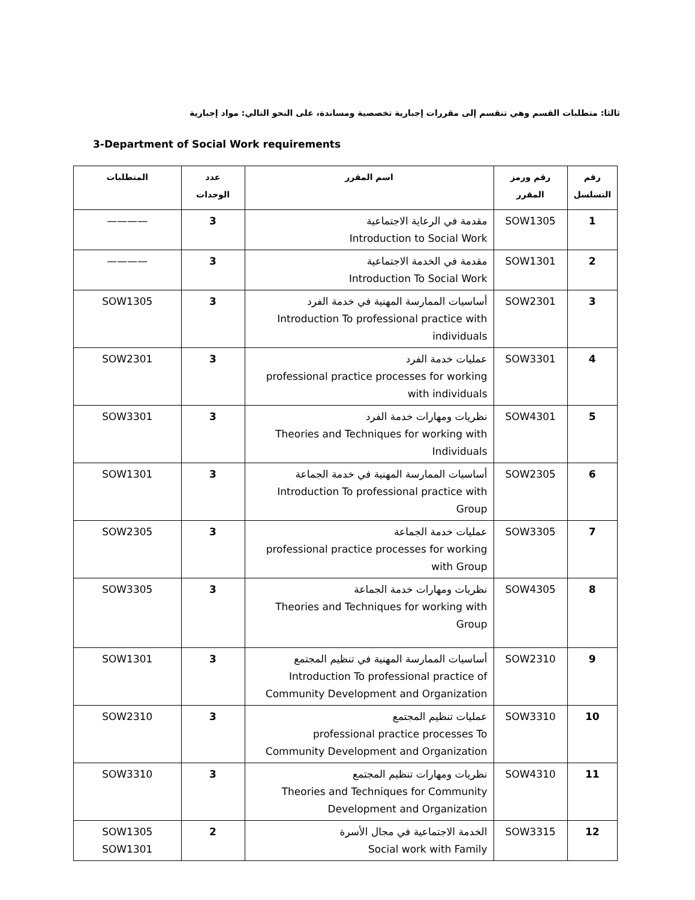ثالثا: متطلبات القسم وهي تنقسم إلى مقررات إجبارية تخصصية ومساندة، على النحو التالي: مواد إجبارية
3-Department of Social Work requirements
| رقم التسلسل | رقم ورمز المقرر | اسم المقرر | عدد الوحدات | المتطلبات |
| --- | --- | --- | --- | --- |
| 1 | SOW1305 | مقدمة في الرعاية الاجتماعية Introduction to Social Work | 3 | ———— |
| 2 | SOW1301 | مقدمة في الخدمة الاجتماعية Introduction To Social Work | 3 | ———— |
| 3 | SOW2301 | أساسيات الممارسة المهنية في خدمة الفرد Introduction To professional practice with individuals | 3 | SOW1305 |
| 4 | SOW3301 | عمليات خدمة الفرد professional practice processes for working with individuals | 3 | SOW2301 |
| 5 | SOW4301 | نظريات ومهارات خدمة الفرد Theories and Techniques for working with Individuals | 3 | SOW3301 |
| 6 | SOW2305 | أساسيات الممارسة المهنية في خدمة الجماعة Introduction To professional practice with Group | 3 | SOW1301 |
| 7 | SOW3305 | عمليات خدمة الجماعة professional practice processes for working with Group | 3 | SOW2305 |
| 8 | SOW4305 | نظريات ومهارات خدمة الجماعة Theories and Techniques for working with Group | 3 | SOW3305 |
| 9 | SOW2310 | أساسيات الممارسة المهنية في تنظيم المجتمع Introduction To professional practice of Community Development and Organization | 3 | SOW1301 |
| 10 | SOW3310 | عمليات تنظيم المجتمع professional practice processes To Community Development and Organization | 3 | SOW2310 |
| 11 | SOW4310 | نظريات ومهارات تنظيم المجتمع Theories and Techniques for Community Development and Organization | 3 | SOW3310 |
| 12 | SOW3315 | الخدمة الاجتماعية في مجال الأسرة Social work with Family | 2 | SOW1305 SOW1301 |